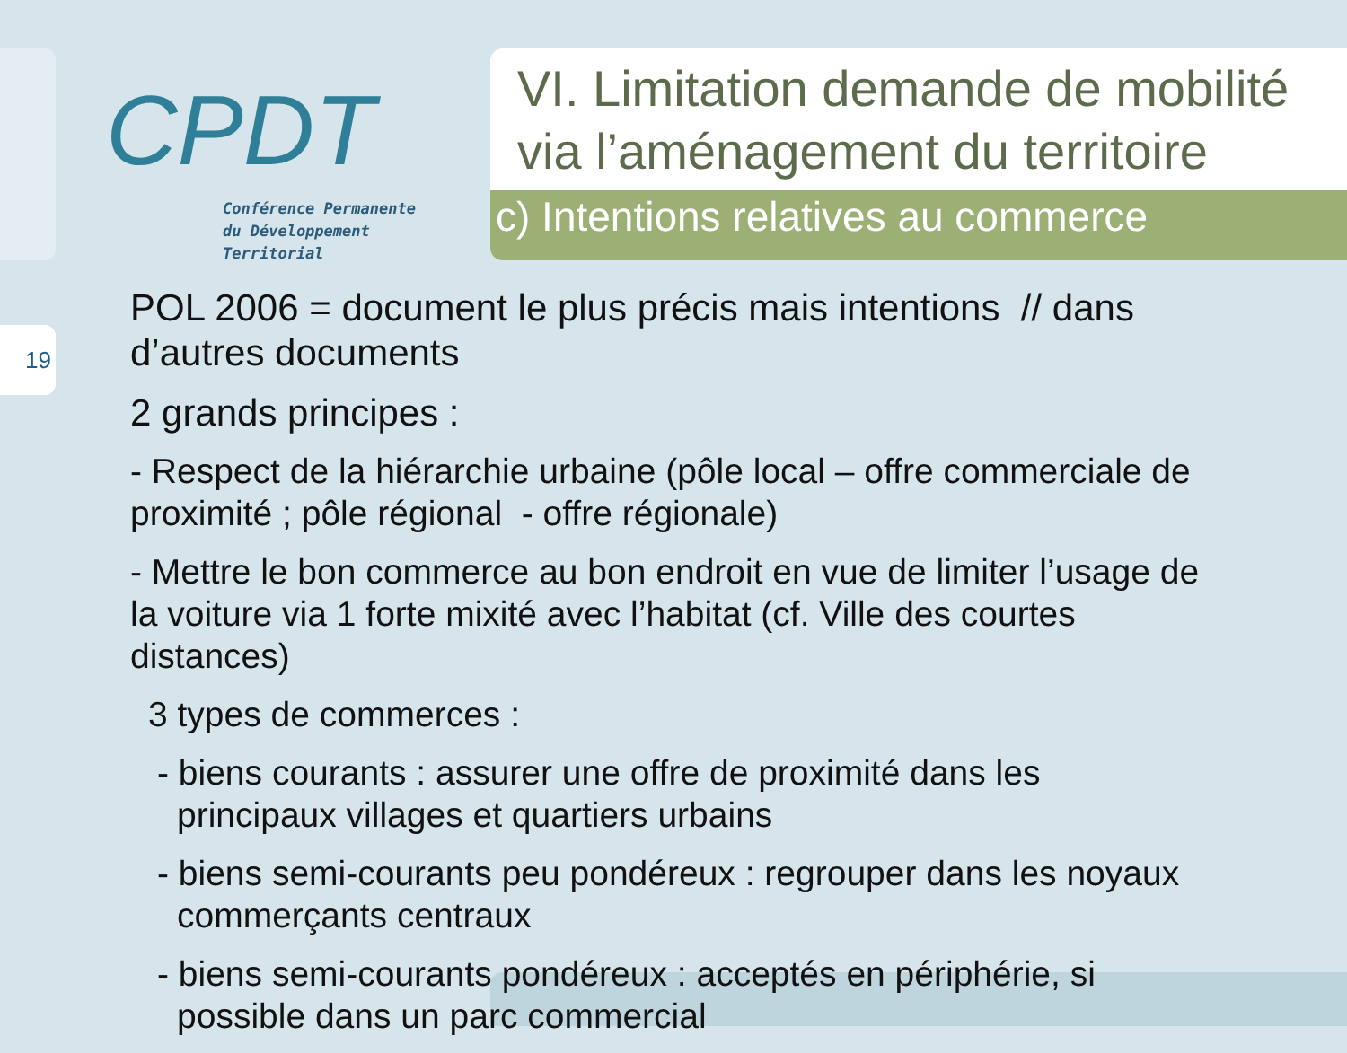CPDT
Conférence Permanente
du Développement
Territorial
VI. Limitation demande de mobilité via l’aménagement du territoire
c) Intentions relatives au commerce
19
POL 2006 = document le plus précis mais intentions // dans d’autres documents
2 grands principes :
- Respect de la hiérarchie urbaine (pôle local – offre commerciale de proximité ; pôle régional - offre régionale)
- Mettre le bon commerce au bon endroit en vue de limiter l’usage de la voiture via 1 forte mixité avec l’habitat (cf. Ville des courtes distances)
3 types de commerces :
- biens courants : assurer une offre de proximité dans les principaux villages et quartiers urbains
- biens semi-courants peu pondéreux : regrouper dans les noyaux commerçants centraux
- biens semi-courants pondéreux : acceptés en périphérie, si possible dans un parc commercial